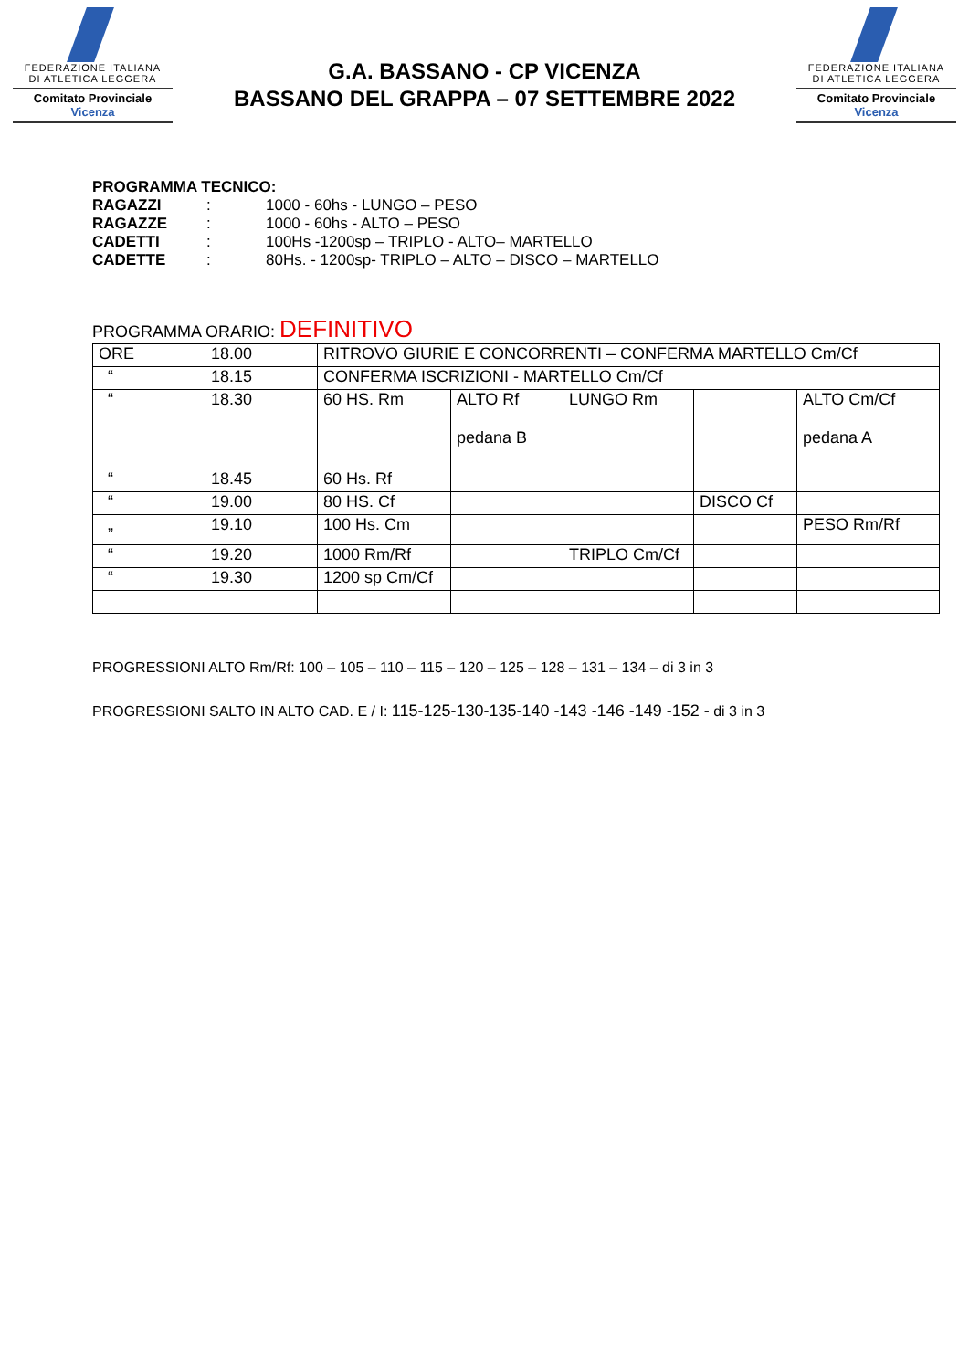FEDERAZIONE ITALIANA
DI ATLETICA LEGGERA
Comitato Provinciale Vicenza
G.A. BASSANO - CP VICENZA
BASSANO DEL GRAPPA – 07 SETTEMBRE 2022
FEDERAZIONE ITALIANA
DI ATLETICA LEGGERA
Comitato Provinciale Vicenza
PROGRAMMA TECNICO:
| RAGAZZI | : | 1000 - 60hs - LUNGO – PESO |
| RAGAZZE | : | 1000 - 60hs - ALTO – PESO |
| CADETTI | : | 100Hs -1200sp – TRIPLO - ALTO– MARTELLO |
| CADETTE | : | 80Hs. - 1200sp- TRIPLO – ALTO – DISCO – MARTELLO |
PROGRAMMA ORARIO: DEFINITIVO
| ORE | 18.00 | RITROVO GIURIE E CONCORRENTI – CONFERMA MARTELLO Cm/Cf | | | | |
| “ | 18.15 | CONFERMA ISCRIZIONI - MARTELLO Cm/Cf | | | | |
| “ | 18.30 | 60 HS. Rm | ALTO Rf pedana B | LUNGO Rm | | ALTO Cm/Cf pedana A |
| “ | 18.45 | 60 Hs. Rf | | | | |
| “ | 19.00 | 80 HS. Cf | | | DISCO Cf | |
| „ | 19.10 | 100 Hs. Cm | | | | PESO Rm/Rf |
| “ | 19.20 | 1000 Rm/Rf | | TRIPLO Cm/Cf | | |
| “ | 19.30 | 1200 sp Cm/Cf | | | | |
PROGRESSIONI ALTO Rm/Rf: 100 – 105 – 110 – 115 – 120 – 125 – 128 – 131 – 134 – di 3 in 3
PROGRESSIONI SALTO IN ALTO CAD. E / I: 115-125-130-135-140 -143 -146 -149 -152 - di 3 in 3